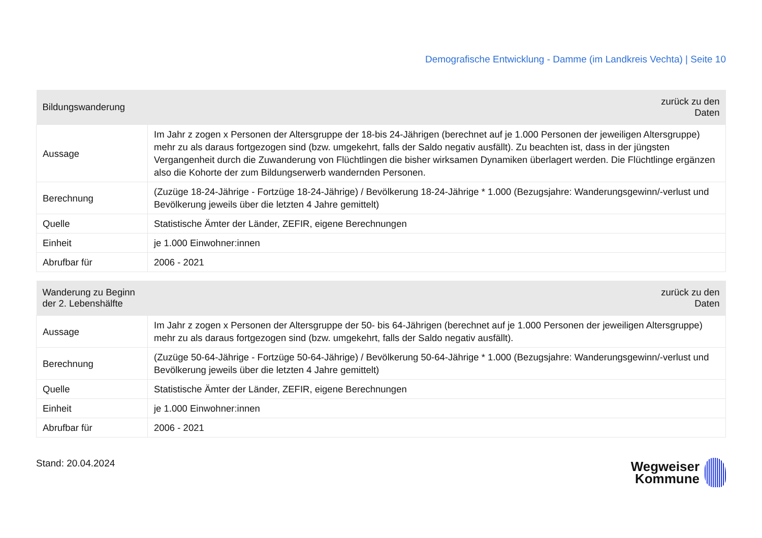Demografische Entwicklung - Damme (im Landkreis Vechta) | Seite 10
| Bildungswanderung | zurück zu den Daten |
| --- | --- |
| Aussage | Im Jahr z zogen x Personen der Altersgruppe der 18-bis 24-Jährigen (berechnet auf je 1.000 Personen der jeweiligen Altersgruppe) mehr zu als daraus fortgezogen sind (bzw. umgekehrt, falls der Saldo negativ ausfällt). Zu beachten ist, dass in der jüngsten Vergangenheit durch die Zuwanderung von Flüchtlingen die bisher wirksamen Dynamiken überlagert werden. Die Flüchtlinge ergänzen also die Kohorte der zum Bildungserwerb wandernden Personen. |
| Berechnung | (Zuzüge 18-24-Jährige - Fortzüge 18-24-Jährige) / Bevölkerung 18-24-Jährige * 1.000 (Bezugsjahre: Wanderungsgewinn/-verlust und Bevölkerung jeweils über die letzten 4 Jahre gemittelt) |
| Quelle | Statistische Ämter der Länder, ZEFIR, eigene Berechnungen |
| Einheit | je 1.000 Einwohner:innen |
| Abrufbar für | 2006 - 2021 |
| Wanderung zu Beginn der 2. Lebenshälfte | zurück zu den Daten |
| --- | --- |
| Aussage | Im Jahr z zogen x Personen der Altersgruppe der 50- bis 64-Jährigen (berechnet auf je 1.000 Personen der jeweiligen Altersgruppe) mehr zu als daraus fortgezogen sind (bzw. umgekehrt, falls der Saldo negativ ausfällt). |
| Berechnung | (Zuzüge 50-64-Jährige - Fortzüge 50-64-Jährige) / Bevölkerung 50-64-Jährige * 1.000 (Bezugsjahre: Wanderungsgewinn/-verlust und Bevölkerung jeweils über die letzten 4 Jahre gemittelt) |
| Quelle | Statistische Ämter der Länder, ZEFIR, eigene Berechnungen |
| Einheit | je 1.000 Einwohner:innen |
| Abrufbar für | 2006 - 2021 |
Stand: 20.04.2024
Wegweiser
Kommune